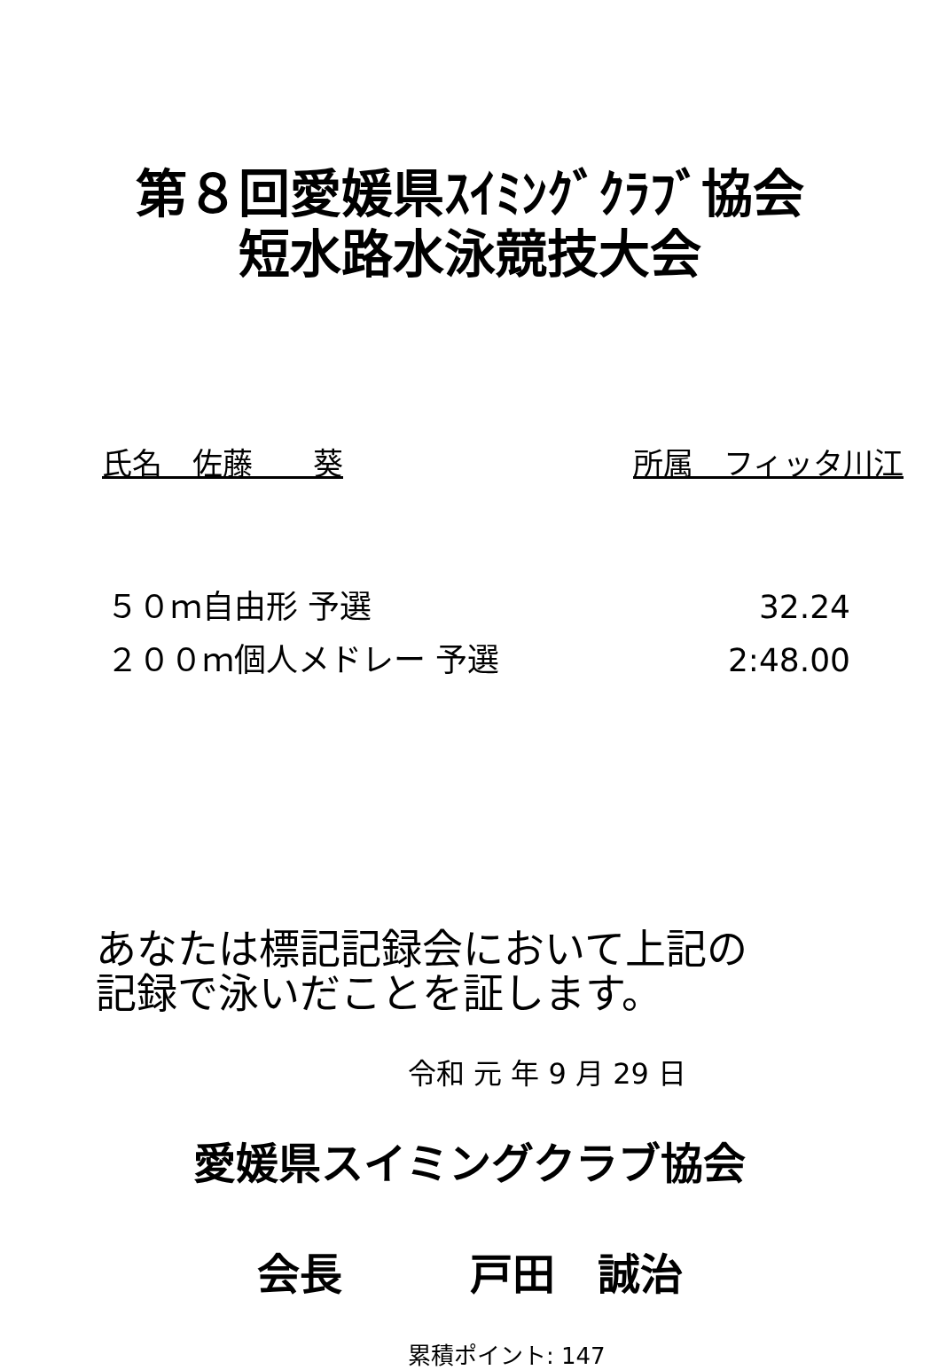第８回愛媛県ｽｲﾐﾝｸﾞｸﾗﾌﾞ協会
短水路水泳競技大会
氏名　佐藤　　葵 所属　フィッタ川江
５０ｍ自由形 予選 32.24
２００ｍ個人メドレー 予選 2:48.00
あなたは標記記録会において上記の
記録で泳いだことを証します。
令和 元 年 9 月 29 日
愛媛県スイミングクラブ協会
会長　　　戸田　誠治
累積ポイント: 147